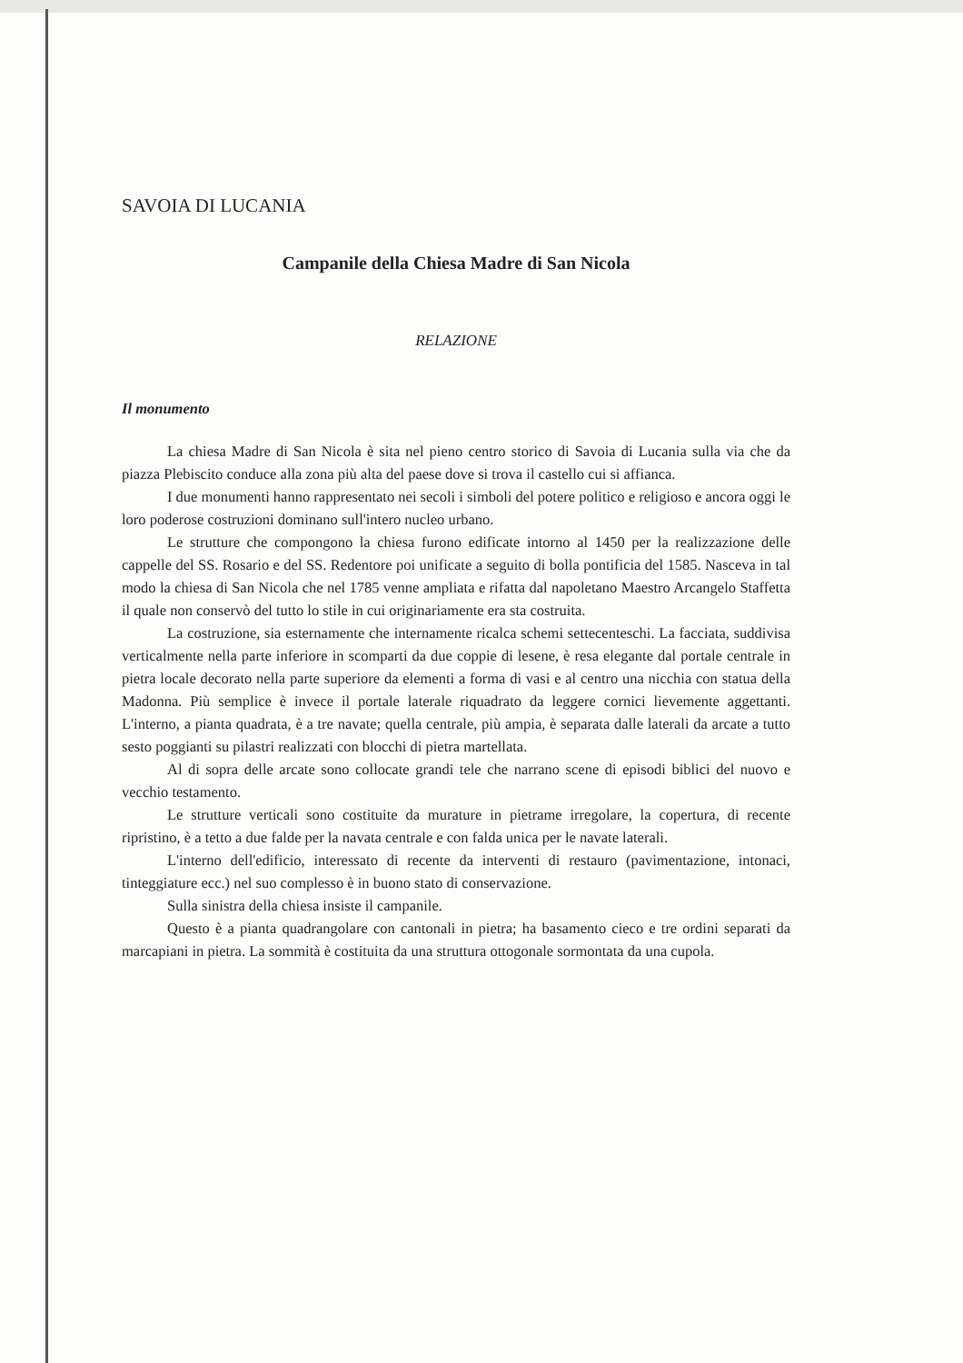SAVOIA DI LUCANIA
Campanile della Chiesa Madre di San Nicola
RELAZIONE
Il monumento
La chiesa Madre di San Nicola è sita nel pieno centro storico di Savoia di Lucania sulla via che da piazza Plebiscito conduce alla zona più alta del paese dove si trova il castello cui si affianca.
I due monumenti hanno rappresentato nei secoli i simboli del potere politico e religioso e ancora oggi le loro poderose costruzioni dominano sull'intero nucleo urbano.
Le strutture che compongono la chiesa furono edificate intorno al 1450 per la realizzazione delle cappelle del SS. Rosario e del SS. Redentore poi unificate a seguito di bolla pontificia del 1585. Nasceva in tal modo la chiesa di San Nicola che nel 1785 venne ampliata e rifatta dal napoletano Maestro Arcangelo Staffetta il quale non conservò del tutto lo stile in cui originariamente era sta costruita.
La costruzione, sia esternamente che internamente ricalca schemi settecenteschi. La facciata, suddivisa verticalmente nella parte inferiore in scomparti da due coppie di lesene, è resa elegante dal portale centrale in pietra locale decorato nella parte superiore da elementi a forma di vasi e al centro una nicchia con statua della Madonna. Più semplice è invece il portale laterale riquadrato da leggere cornici lievemente aggettanti. L'interno, a pianta quadrata, è a tre navate; quella centrale, più ampia, è separata dalle laterali da arcate a tutto sesto poggianti su pilastri realizzati con blocchi di pietra martellata.
Al di sopra delle arcate sono collocate grandi tele che narrano scene di episodi biblici del nuovo e vecchio testamento.
Le strutture verticali sono costituite da murature in pietrame irregolare, la copertura, di recente ripristino, è a tetto a due falde per la navata centrale e con falda unica per le navate laterali.
L'interno dell'edificio, interessato di recente da interventi di restauro (pavimentazione, intonaci, tinteggiature ecc.) nel suo complesso è in buono stato di conservazione.
Sulla sinistra della chiesa insiste il campanile.
Questo è a pianta quadrangolare con cantonali in pietra; ha basamento cieco e tre ordini separati da marcapiani in pietra. La sommità è costituita da una struttura ottogonale sormontata da una cupola.